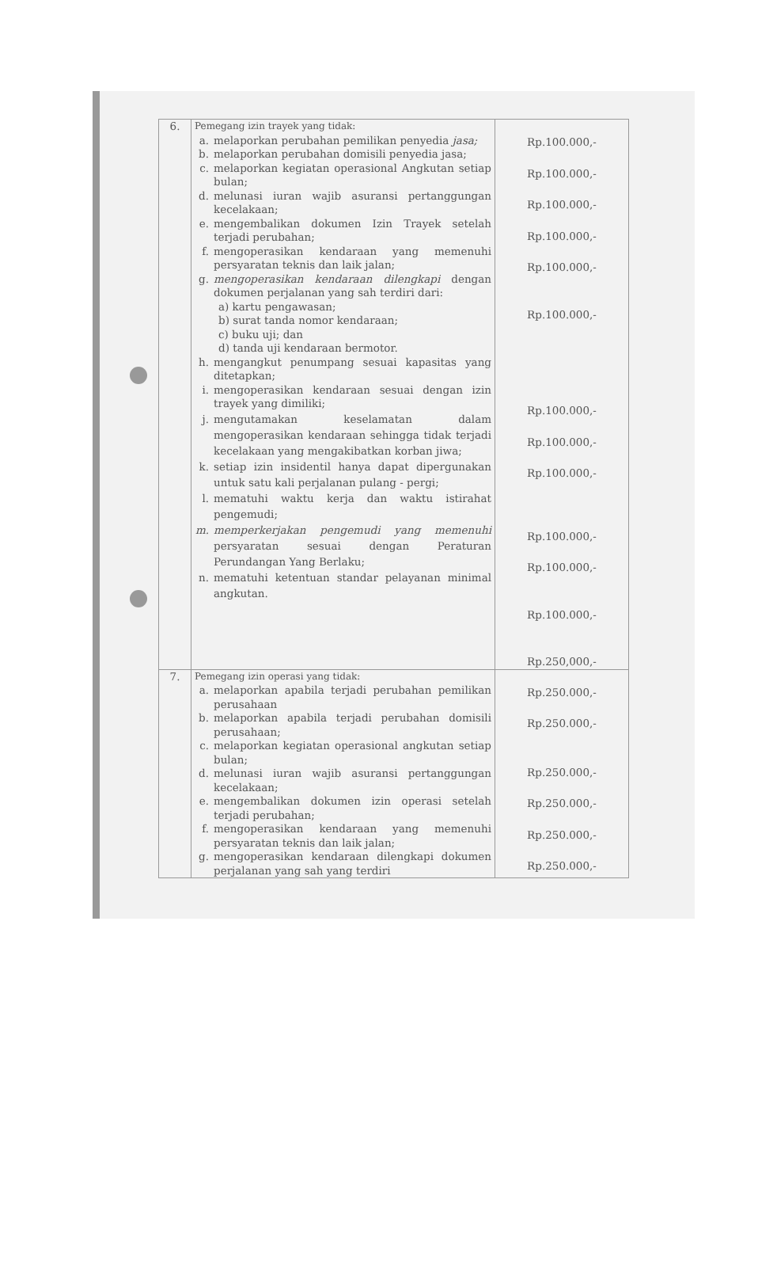| 6. | Pemegang izin trayek yang tidak: a. melaporkan perubahan pemilikan penyedia jasa; b. melaporkan perubahan domisili penyedia jasa; c. melaporkan kegiatan operasional Angkutan setiap bulan; d. melunasi iuran wajib asuransi pertanggungan kecelakaan; e. mengembalikan dokumen Izin Trayek setelah terjadi perubahan; f. mengoperasikan kendaraan yang memenuhi persyaratan teknis dan laik jalan; g. mengoperasikan kendaraan dilengkapi dengan dokumen perjalanan yang sah terdiri dari: a) kartu pengawasan; b) surat tanda nomor kendaraan; c) buku uji; dan d) tanda uji kendaraan bermotor. h. mengangkut penumpang sesuai kapasitas yang ditetapkan; i. mengoperasikan kendaraan sesuai dengan izin trayek yang dimiliki; j. mengutamakan keselamatan dalam mengoperasikan kendaraan sehingga tidak terjadi kecelakaan yang mengakibatkan korban jiwa; k. setiap izin insidentil hanya dapat dipergunakan untuk satu kali perjalanan pulang - pergi; l. mematuhi waktu kerja dan waktu istirahat pengemudi; m. memperkerjakan pengemudi yang memenuhi persyaratan sesuai dengan Peraturan Perundangan Yang Berlaku; n. mematuhi ketentuan standar pelayanan minimal angkutan. | Rp.100.000,- Rp.100.000,- Rp.100.000,- Rp.100.000,- Rp.100.000,- Rp.100.000,- Rp.100.000,- Rp.100.000,- Rp.100.000,- Rp.100.000,- Rp.100.000,- Rp.100.000,- Rp.250,000,- |
| 7. | Pemegang izin operasi yang tidak: a. melaporkan apabila terjadi perubahan pemilikan perusahaan b. melaporkan apabila terjadi perubahan domisili perusahaan; c. melaporkan kegiatan operasional angkutan setiap bulan; d. melunasi iuran wajib asuransi pertanggungan kecelakaan; e. mengembalikan dokumen izin operasi setelah terjadi perubahan; f. mengoperasikan kendaraan yang memenuhi persyaratan teknis dan laik jalan; g. mengoperasikan kendaraan dilengkapi dokumen perjalanan yang sah yang terdiri | Rp.250.000,- Rp.250.000,- Rp.250.000,- Rp.250.000,- Rp.250.000,- Rp.250.000,- |